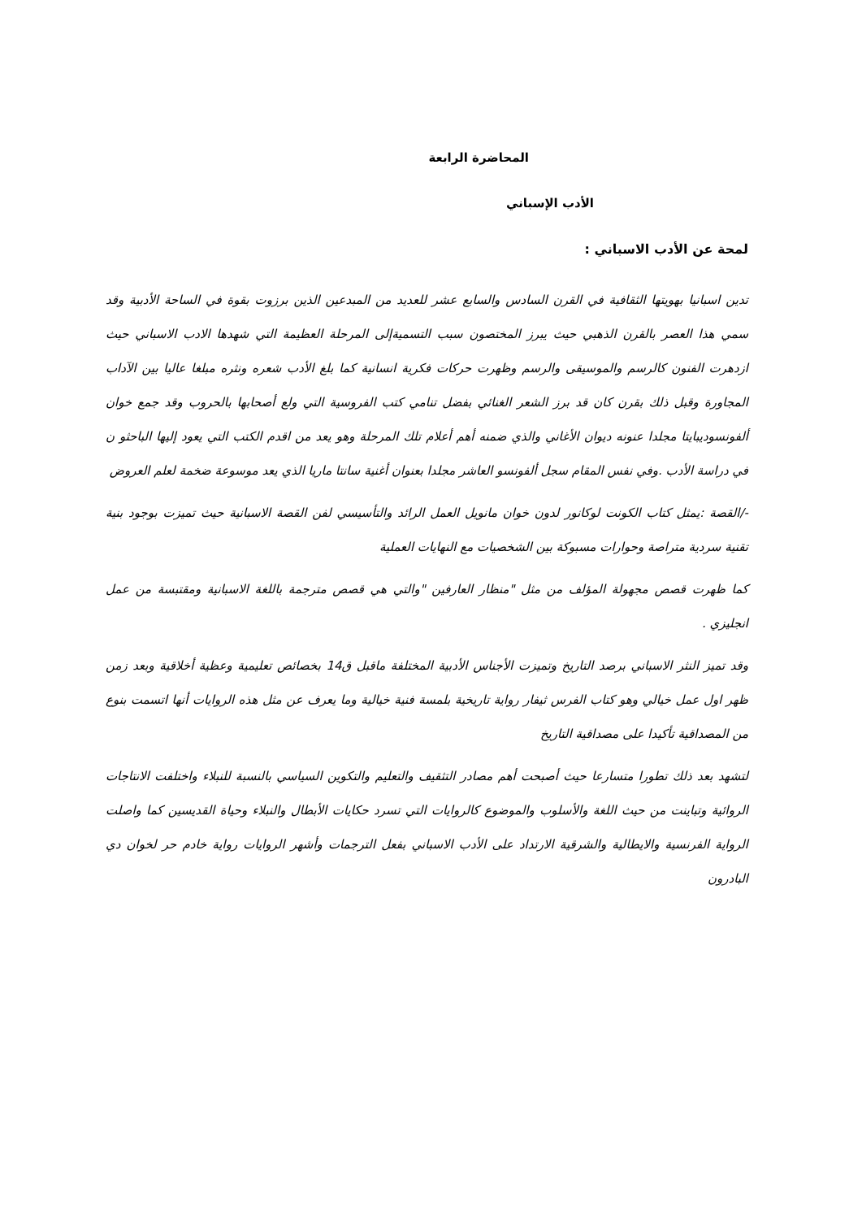المحاضرة الرابعة
الأدب الإسباني
لمحة عن الأدب الاسباني :
تدين اسبانيا بهويتها الثقافية في القرن السادس والسابع عشر للعديد من المبدعين الذين برزوت بقوة في الساحة الأدبية وقد سمي هذا العصر بالقرن الذهبي حيث يبرز المختصون سبب التسميةإلى المرحلة العظيمة التي شهدها الادب الاسباني حيث ازدهرت الفنون كالرسم والموسيقى والرسم وظهرت حركات فكرية انسانية كما بلغ الأدب شعره ونثره مبلغا عاليا بين الآداب المجاورة وقبل ذلك بقرن كان قد برز الشعر الغنائي بفضل تنامي كتب الفروسية التي ولع أصحابها بالحروب وقد جمع خوان ألفونسوديبايتا مجلدا عنونه ديوان الأغاني والذي ضمنه أهم أعلام تلك المرحلة وهو يعد من اقدم الكتب التي يعود إليها الباحثو ن في دراسة الأدب .وفي نفس المقام سجل ألفونسو العاشر مجلدا بعنوان أغنية سانتا ماريا الذي يعد موسوعة ضخمة لعلم العروض
-/القصة :يمثل كتاب الكونت لوكانور لدون خوان مانويل العمل الرائد والتأسيسي لفن القصة الاسبانية حيث تميزت بوجود بنية تقنية سردية متراصة وحوارات مسبوكة بين الشخصيات مع النهايات العملية
كما ظهرت قصص مجهولة المؤلف من مثل "منظار العارفين "والتي هي قصص مترجمة باللغة الاسبانية ومقتبسة من عمل انجليزي .
وقد تميز النثر الاسباني برصد التاريخ وتميزت الأجناس الأدبية المختلفة ماقبل ق14 بخصائص تعليمية وعظية أخلاقية وبعد زمن ظهر اول عمل خيالي وهو كتاب الفرس ثيفار رواية تاريخية بلمسة فنية خيالية وما يعرف عن مثل هذه الروايات أنها اتسمت بنوع من المصداقية تأكيدا على مصداقية التاريخ
لتشهد بعد ذلك تطورا متسارعا حيث أصبحت أهم مصادر التثقيف والتعليم والتكوين السياسي بالنسبة للنبلاء واختلفت الانتاجات الروائية وتباينت من حيث اللغة والأسلوب والموضوع كالروايات التي تسرد حكايات الأبطال والنبلاء وحياة القديسين كما واصلت الرواية الفرنسية والايطالية والشرقية الارتداد على الأدب الاسباني بفعل الترجمات وأشهر الروايات رواية خادم حر لخوان دي البادرون